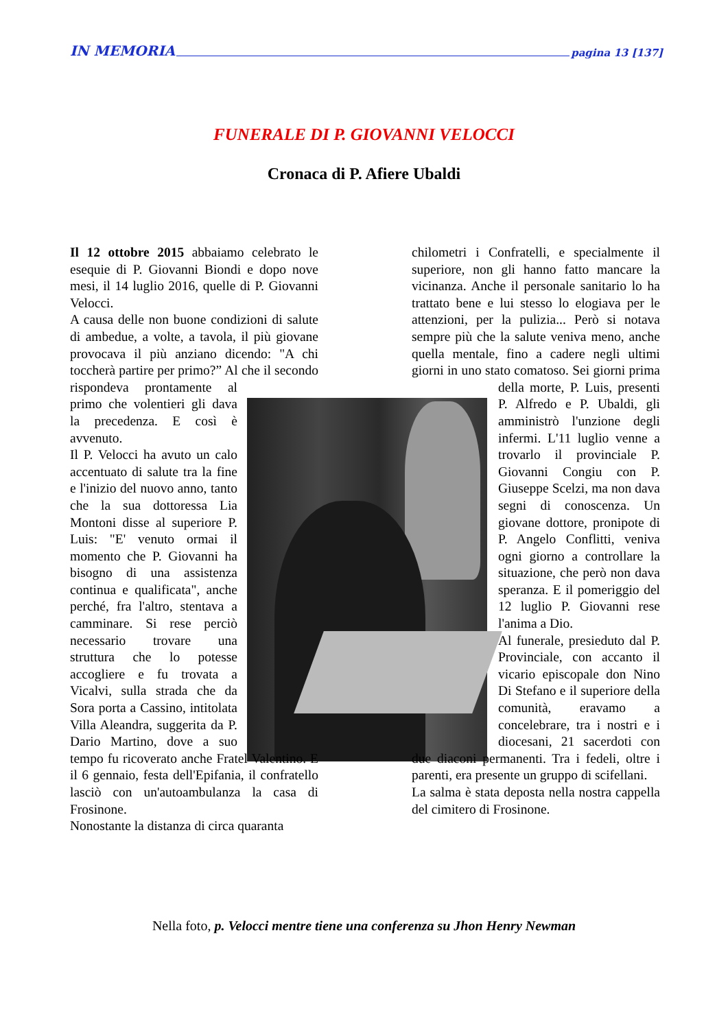IN MEMORIA pagina 13 [137]
FUNERALE DI P. GIOVANNI VELOCCI
Cronaca di P. Afiere Ubaldi
Il 12 ottobre 2015 abbaiamo celebrato le esequie di P. Giovanni Biondi e dopo nove mesi, il 14 luglio 2016, quelle di P. Giovanni Velocci.
A causa delle non buone condizioni di salute di ambedue, a volte, a tavola, il più giovane provocava il più anziano dicendo: "A chi toccherà partire per primo?” Al che il secondo rispondeva prontamente al primo che volentieri gli dava la precedenza. E così è avvenuto.
Il P. Velocci ha avuto un calo accentuato di salute tra la fine e l'inizio del nuovo anno, tanto che la sua dottoressa Lia Montoni disse al superiore P. Luis: "E' venuto ormai il momento che P. Giovanni ha bisogno di una assistenza continua e qualificata", anche perché, fra l'altro, stentava a camminare. Si rese perciò necessario trovare una struttura che lo potesse accogliere e fu trovata a Vicalvi, sulla strada che da Sora porta a Cassino, intitolata Villa Aleandra, suggerita da P. Dario Martino, dove a suo tempo fu ricoverato anche Fratel Valentino. E il 6 gennaio, festa dell'Epifania, il confratello lasciò con un'autoambulanza la casa di Frosinone.
Nonostante la distanza di circa quaranta
chilometri i Confratelli, e specialmente il superiore, non gli hanno fatto mancare la vicinanza. Anche il personale sanitario lo ha trattato bene e lui stesso lo elogiava per le attenzioni, per la pulizia... Però si notava sempre più che la salute veniva meno, anche quella mentale, fino a cadere negli ultimi giorni in uno stato comatoso. Sei giorni prima della morte, P. Luis, presenti P. Alfredo e P. Ubaldi, gli amministrò l'unzione degli infermi. L'11 luglio venne a trovarlo il provinciale P. Giovanni Congiu con P. Giuseppe Scelzi, ma non dava segni di conoscenza. Un giovane dottore, pronipote di P. Angelo Conflitti, veniva ogni giorno a controllare la situazione, che però non dava speranza. E il pomeriggio del 12 luglio P. Giovanni rese l'anima a Dio.
Al funerale, presieduto dal P. Provinciale, con accanto il vicario episcopale don Nino Di Stefano e il superiore della comunità, eravamo a concelebrare, tra i nostri e i diocesani, 21 sacerdoti con due diaconi permanenti. Tra i fedeli, oltre i parenti, era presente un gruppo di scifellani.
La salma è stata deposta nella nostra cappella del cimitero di Frosinone.
Nella foto, p. Velocci mentre tiene una conferenza su Jhon Henry Newman